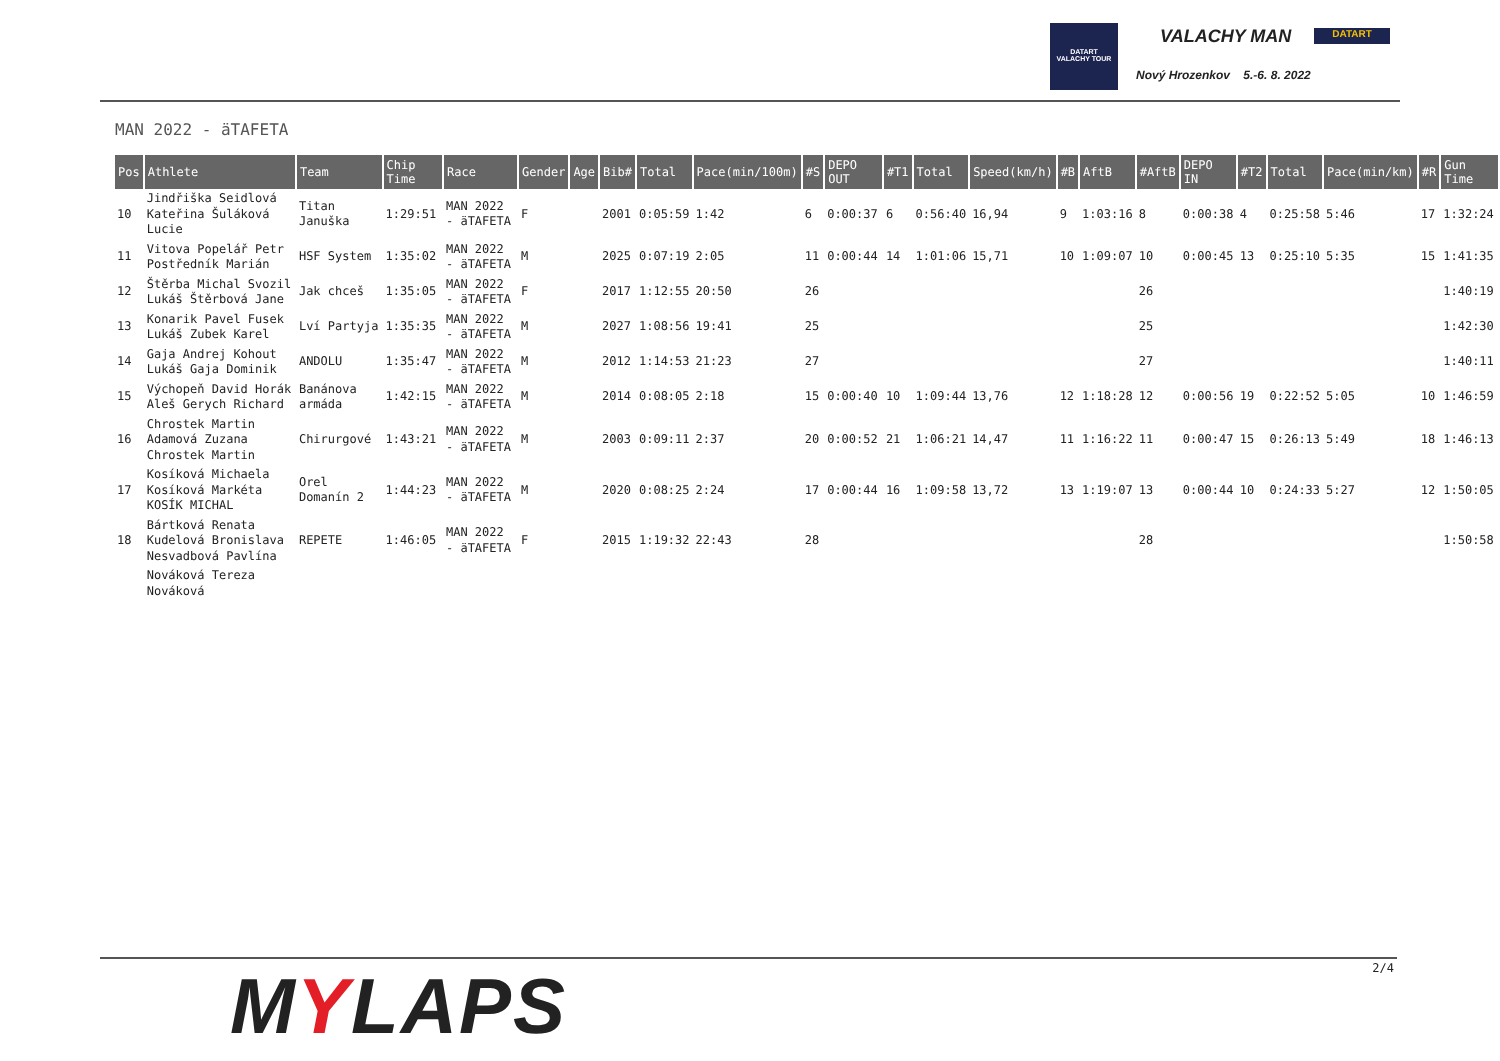DATART
VALACHY TOUR
VALACHY MAN DATART
Nový Hrozenkov 5.-6. 8. 2022
MAN 2022 - äTAFETA
| Pos | Athlete | Team | Chip Time | Race | Gender | Age | Bib# | Total | Pace(min/100m) | #S | DEPO OUT | #T1 | Total | Speed(km/h) | #B | AftB | #AftB | DEPO IN | #T2 | Total | Pace(min/km) | #R | Gun Time |
| --- | --- | --- | --- | --- | --- | --- | --- | --- | --- | --- | --- | --- | --- | --- | --- | --- | --- | --- | --- | --- | --- | --- | --- |
| 10 | Jindřiška Seidlová Kateřina Šuláková Lucie | Titan Januška | 1:29:51 | MAN 2022 - äTAFETA | F | | 2001 | 0:05:59 | 1:42 | 6 | 0:00:37 | 6 | 0:56:40 | 16,94 | 9 | 1:03:16 | 8 | 0:00:38 | 4 | 0:25:58 | 5:46 | 17 | 1:32:24 |
| 11 | Vitova Popelář Petr Postředník Marián | HSF System | 1:35:02 | MAN 2022 - äTAFETA | M | | 2025 | 0:07:19 | 2:05 | 11 | 0:00:44 | 14 | 1:01:06 | 15,71 | 10 | 1:09:07 | 10 | 0:00:45 | 13 | 0:25:10 | 5:35 | 15 | 1:41:35 |
| 12 | Štěrba Michal Svozil Lukáš Štěrbová Jane | Jak chceš | 1:35:05 | MAN 2022 - äTAFETA | F | | 2017 | 1:12:55 | 20:50 | 26 | | | | | | | 26 | | | | | | 1:40:19 |
| 13 | Konarik Pavel Fusek Lukáš Zubek Karel | Lví Partyja | 1:35:35 | MAN 2022 - äTAFETA | M | | 2027 | 1:08:56 | 19:41 | 25 | | | | | | | 25 | | | | | | 1:42:30 |
| 14 | Gaja Andrej Kohout Lukáš Gaja Dominik | ANDOLU | 1:35:47 | MAN 2022 - äTAFETA | M | | 2012 | 1:14:53 | 21:23 | 27 | | | | | | | 27 | | | | | | 1:40:11 |
| 15 | Výchopeň David Horák Aleš Gerych Richard | Banánova armáda | 1:42:15 | MAN 2022 - äTAFETA | M | | 2014 | 0:08:05 | 2:18 | 15 | 0:00:40 | 10 | 1:09:44 | 13,76 | 12 | 1:18:28 | 12 | 0:00:56 | 19 | 0:22:52 | 5:05 | 10 | 1:46:59 |
| 16 | Chrostek Martin Adamová Zuzana Chrostek Martin | Chirurgové | 1:43:21 | MAN 2022 - äTAFETA | M | | 2003 | 0:09:11 | 2:37 | 20 | 0:00:52 | 21 | 1:06:21 | 14,47 | 11 | 1:16:22 | 11 | 0:00:47 | 15 | 0:26:13 | 5:49 | 18 | 1:46:13 |
| 17 | Kosíková Michaela Kosíková Markéta KOSÍK MICHAL | Orel Domanín 2 | 1:44:23 | MAN 2022 - äTAFETA | M | | 2020 | 0:08:25 | 2:24 | 17 | 0:00:44 | 16 | 1:09:58 | 13,72 | 13 | 1:19:07 | 13 | 0:00:44 | 10 | 0:24:33 | 5:27 | 12 | 1:50:05 |
| 18 | Bártková Renata Kudelová Bronislava Nesvadbová Pavlína | REPETE | 1:46:05 | MAN 2022 - äTAFETA | F | | 2015 | 1:19:32 | 22:43 | 28 | | | | | | | 28 | | | | | | 1:50:58 |
| | Nováková Tereza Nováková | | | | | | | | | | | | | | | | | | | | | | |
MYLAPS 2/4